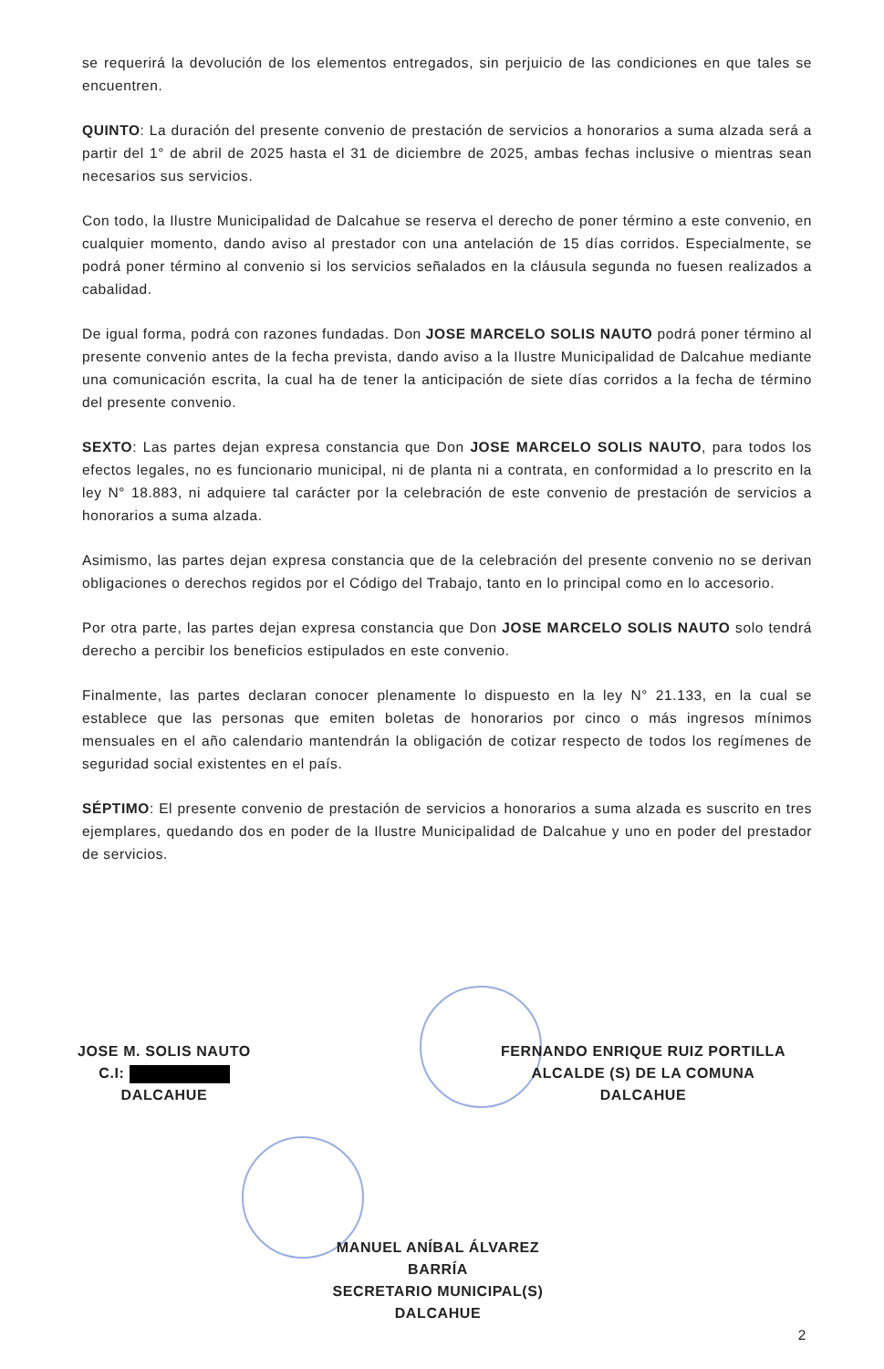se requerirá la devolución de los elementos entregados, sin perjuicio de las condiciones en que tales se encuentren.
QUINTO: La duración del presente convenio de prestación de servicios a honorarios a suma alzada será a partir del 1° de abril de 2025 hasta el 31 de diciembre de 2025, ambas fechas inclusive o mientras sean necesarios sus servicios.
Con todo, la Ilustre Municipalidad de Dalcahue se reserva el derecho de poner término a este convenio, en cualquier momento, dando aviso al prestador con una antelación de 15 días corridos. Especialmente, se podrá poner término al convenio si los servicios señalados en la cláusula segunda no fuesen realizados a cabalidad.
De igual forma, podrá con razones fundadas. Don JOSE MARCELO SOLIS NAUTO podrá poner término al presente convenio antes de la fecha prevista, dando aviso a la Ilustre Municipalidad de Dalcahue mediante una comunicación escrita, la cual ha de tener la anticipación de siete días corridos a la fecha de término del presente convenio.
SEXTO: Las partes dejan expresa constancia que Don JOSE MARCELO SOLIS NAUTO, para todos los efectos legales, no es funcionario municipal, ni de planta ni a contrata, en conformidad a lo prescrito en la ley N° 18.883, ni adquiere tal carácter por la celebración de este convenio de prestación de servicios a honorarios a suma alzada.
Asimismo, las partes dejan expresa constancia que de la celebración del presente convenio no se derivan obligaciones o derechos regidos por el Código del Trabajo, tanto en lo principal como en lo accesorio.
Por otra parte, las partes dejan expresa constancia que Don JOSE MARCELO SOLIS NAUTO solo tendrá derecho a percibir los beneficios estipulados en este convenio.
Finalmente, las partes declaran conocer plenamente lo dispuesto en la ley N° 21.133, en la cual se establece que las personas que emiten boletas de honorarios por cinco o más ingresos mínimos mensuales en el año calendario mantendrán la obligación de cotizar respecto de todos los regímenes de seguridad social existentes en el país.
SÉPTIMO: El presente convenio de prestación de servicios a honorarios a suma alzada es suscrito en tres ejemplares, quedando dos en poder de la Ilustre Municipalidad de Dalcahue y uno en poder del prestador de servicios.
JOSE M. SOLIS NAUTO
C.I:
DALCAHUE
FERNANDO ENRIQUE RUIZ PORTILLA
ALCALDE (S) DE LA COMUNA
DALCAHUE
MANUEL ANÍBAL ÁLVAREZ BARRÍA
SECRETARIO MUNICIPAL(S)
DALCAHUE
2